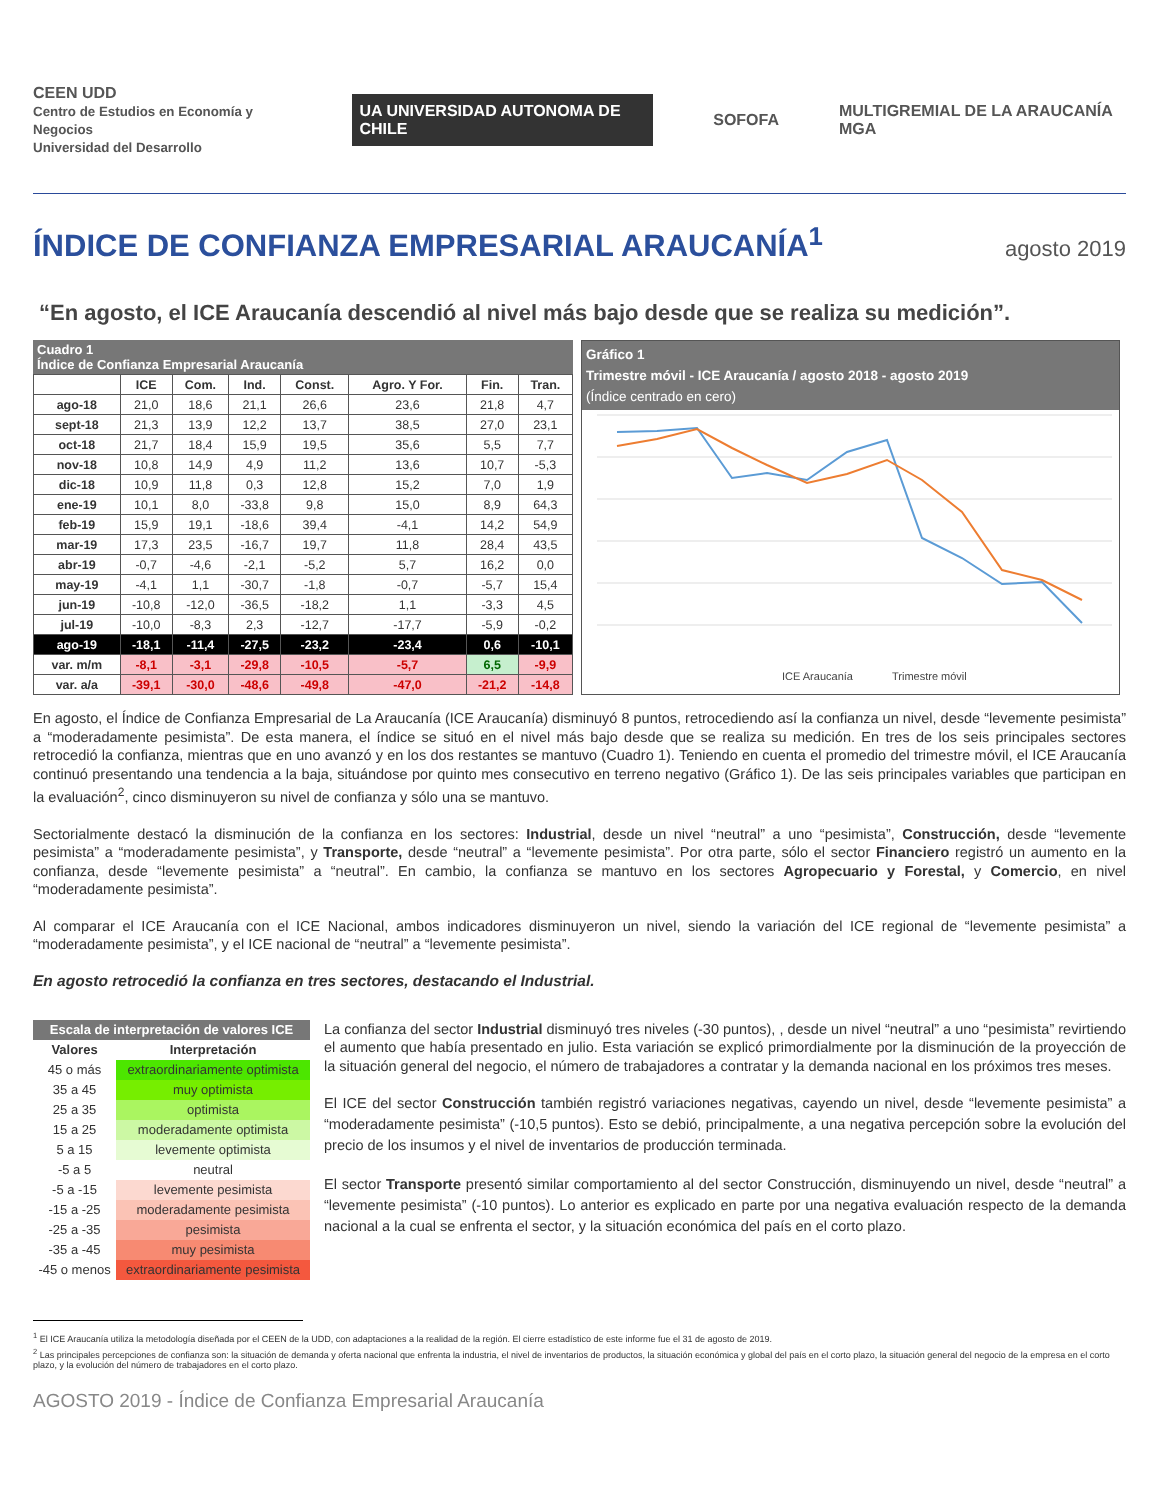CEEN UDD
Centro de Estudios en Economía y Negocios
Universidad del Desarrollo
UA UNIVERSIDAD AUTONOMA DE CHILE
SOFOFA
MULTIGREMIAL DE LA ARAUCANÍA MGA
ÍNDICE DE CONFIANZA EMPRESARIAL ARAUCANÍA<sup>1</sup>
agosto 2019
“En agosto, el ICE Araucanía descendió al nivel más bajo desde que se realiza su medición”.
Cuadro 1 Índice de Confianza Empresarial Araucanía
| | ICE | Com. | Ind. | Const. | Agro. Y For. | Fin. | Tran. |
| --- | --- | --- | --- | --- | --- | --- | --- |
| ago-18 | 21,0 | 18,6 | 21,1 | 26,6 | 23,6 | 21,8 | 4,7 |
| sept-18 | 21,3 | 13,9 | 12,2 | 13,7 | 38,5 | 27,0 | 23,1 |
| oct-18 | 21,7 | 18,4 | 15,9 | 19,5 | 35,6 | 5,5 | 7,7 |
| nov-18 | 10,8 | 14,9 | 4,9 | 11,2 | 13,6 | 10,7 | -5,3 |
| dic-18 | 10,9 | 11,8 | 0,3 | 12,8 | 15,2 | 7,0 | 1,9 |
| ene-19 | 10,1 | 8,0 | -33,8 | 9,8 | 15,0 | 8,9 | 64,3 |
| feb-19 | 15,9 | 19,1 | -18,6 | 39,4 | -4,1 | 14,2 | 54,9 |
| mar-19 | 17,3 | 23,5 | -16,7 | 19,7 | 11,8 | 28,4 | 43,5 |
| abr-19 | -0,7 | -4,6 | -2,1 | -5,2 | 5,7 | 16,2 | 0,0 |
| may-19 | -4,1 | 1,1 | -30,7 | -1,8 | -0,7 | -5,7 | 15,4 |
| jun-19 | -10,8 | -12,0 | -36,5 | -18,2 | 1,1 | -3,3 | 4,5 |
| jul-19 | -10,0 | -8,3 | 2,3 | -12,7 | -17,7 | -5,9 | -0,2 |
| ago-19 | -18,1 | -11,4 | -27,5 | -23,2 | -23,4 | 0,6 | -10,1 |
| var. m/m | -8,1 | -3,1 | -29,8 | -10,5 | -5,7 | 6,5 | -9,9 |
| var. a/a | -39,1 | -30,0 | -48,6 | -49,8 | -47,0 | -21,2 | -14,8 |
Gráfico 1
Trimestre móvil - ICE Araucanía / agosto 2018 - agosto 2019
(Índice centrado en cero)
ICE Araucanía
Trimestre móvil
En agosto, el Índice de Confianza Empresarial de La Araucanía (ICE Araucanía) disminuyó 8 puntos, retrocediendo así la confianza un nivel, desde “levemente pesimista” a “moderadamente pesimista”. De esta manera, el índice se situó en el nivel más bajo desde que se realiza su medición. En tres de los seis principales sectores retrocedió la confianza, mientras que en uno avanzó y en los dos restantes se mantuvo (Cuadro 1). Teniendo en cuenta el promedio del trimestre móvil, el ICE Araucanía continuó presentando una tendencia a la baja, situándose por quinto mes consecutivo en terreno negativo (Gráfico 1). De las seis principales variables que participan en la evaluación<sup>2</sup>, cinco disminuyeron su nivel de confianza y sólo una se mantuvo.
Sectorialmente destacó la disminución de la confianza en los sectores: Industrial, desde un nivel “neutral” a uno “pesimista”, Construcción, desde “levemente pesimista” a “moderadamente pesimista”, y Transporte, desde “neutral” a “levemente pesimista”. Por otra parte, sólo el sector Financiero registró un aumento en la confianza, desde “levemente pesimista” a “neutral”. En cambio, la confianza se mantuvo en los sectores Agropecuario y Forestal, y Comercio, en nivel “moderadamente pesimista”.
Al comparar el ICE Araucanía con el ICE Nacional, ambos indicadores disminuyeron un nivel, siendo la variación del ICE regional de “levemente pesimista” a “moderadamente pesimista”, y el ICE nacional de “neutral” a “levemente pesimista”.
En agosto retrocedió la confianza en tres sectores, destacando el Industrial.
| Escala de interpretación de valores ICE | |
| --- | --- |
| Valores | Interpretación |
| 45 o más | extraordinariamente optimista |
| 35 a 45 | muy optimista |
| 25 a 35 | optimista |
| 15 a 25 | moderadamente optimista |
| 5 a 15 | levemente optimista |
| -5 a 5 | neutral |
| -5 a -15 | levemente pesimista |
| -15 a -25 | moderadamente pesimista |
| -25 a -35 | pesimista |
| -35 a -45 | muy pesimista |
| -45 o menos | extraordinariamente pesimista |
La confianza del sector Industrial disminuyó tres niveles (-30 puntos), , desde un nivel “neutral” a uno “pesimista” revirtiendo el aumento que había presentado en julio. Esta variación se explicó primordialmente por la disminución de la proyección de la situación general del negocio, el número de trabajadores a contratar y la demanda nacional en los próximos tres meses.
El ICE del sector Construcción también registró variaciones negativas, cayendo un nivel, desde “levemente pesimista” a “moderadamente pesimista” (-10,5 puntos). Esto se debió, principalmente, a una negativa percepción sobre la evolución del precio de los insumos y el nivel de inventarios de producción terminada.
El sector Transporte presentó similar comportamiento al del sector Construcción, disminuyendo un nivel, desde “neutral” a “levemente pesimista” (-10 puntos). Lo anterior es explicado en parte por una negativa evaluación respecto de la demanda nacional a la cual se enfrenta el sector, y la situación económica del país en el corto plazo.
<sup>1</sup> El ICE Araucanía utiliza la metodología diseñada por el CEEN de la UDD, con adaptaciones a la realidad de la región. El cierre estadístico de este informe fue el 31 de agosto de 2019.
<sup>2</sup> Las principales percepciones de confianza son: la situación de demanda y oferta nacional que enfrenta la industria, el nivel de inventarios de productos, la situación económica y global del país en el corto plazo, la situación general del negocio de la empresa en el corto plazo, y la evolución del número de trabajadores en el corto plazo.
AGOSTO 2019 - Índice de Confianza Empresarial Araucanía